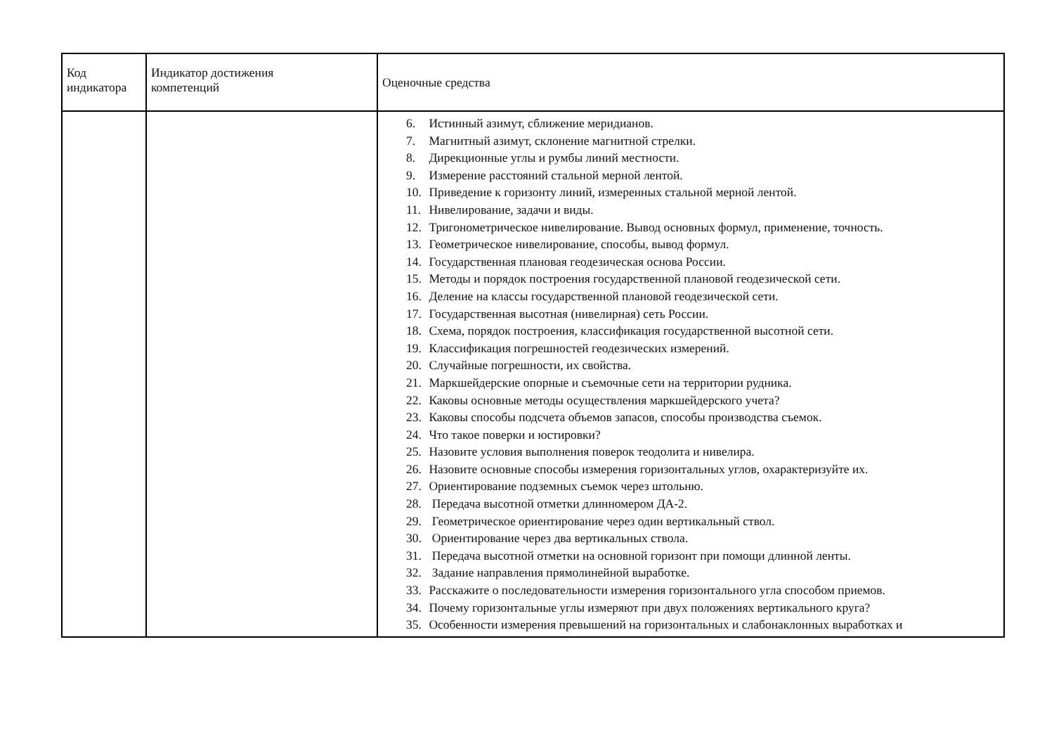| Код индикатора | Индикатор достижения компетенций | Оценочные средства |
| --- | --- | --- |
| | | 6. Истинный азимут, сближение меридианов. 7. Магнитный азимут, склонение магнитной стрелки. 8. Дирекционные углы и румбы линий местности. 9. Измерение расстояний стальной мерной лентой. 10. Приведение к горизонту линий, измеренных стальной мерной лентой. 11. Нивелирование, задачи и виды. 12. Тригонометрическое нивелирование. Вывод основных формул, применение, точность. 13. Геометрическое нивелирование, способы, вывод формул. 14. Государственная плановая геодезическая основа России. 15. Методы и порядок построения государственной плановой геодезической сети. 16. Деление на классы государственной плановой геодезической сети. 17. Государственная высотная (нивелирная) сеть России. 18. Схема, порядок построения, классификация государственной высотной сети. 19. Классификация погрешностей геодезических измерений. 20. Случайные погрешности, их свойства. 21. Маркшейдерские опорные и съемочные сети на территории рудника. 22. Каковы основные методы осуществления маркшейдерского учета? 23. Каковы способы подсчета объемов запасов, способы производства съемок. 24. Что такое поверки и юстировки? 25. Назовите условия выполнения поверок теодолита и нивелира. 26. Назовите основные способы измерения горизонтальных углов, охарактеризуйте их. 27. Ориентирование подземных съемок через штольню. 28. Передача высотной отметки длинномером ДА-2. 29. Геометрическое ориентирование через один вертикальный ствол. 30. Ориентирование через два вертикальных ствола. 31. Передача высотной отметки на основной горизонт при помощи длинной ленты. 32. Задание направления прямолинейной выработке. 33. Расскажите о последовательности измерения горизонтального угла способом приемов. 34. Почему горизонтальные углы измеряют при двух положениях вертикального круга? 35. Особенности измерения превышений на горизонтальных и слабонаклонных выработках и |